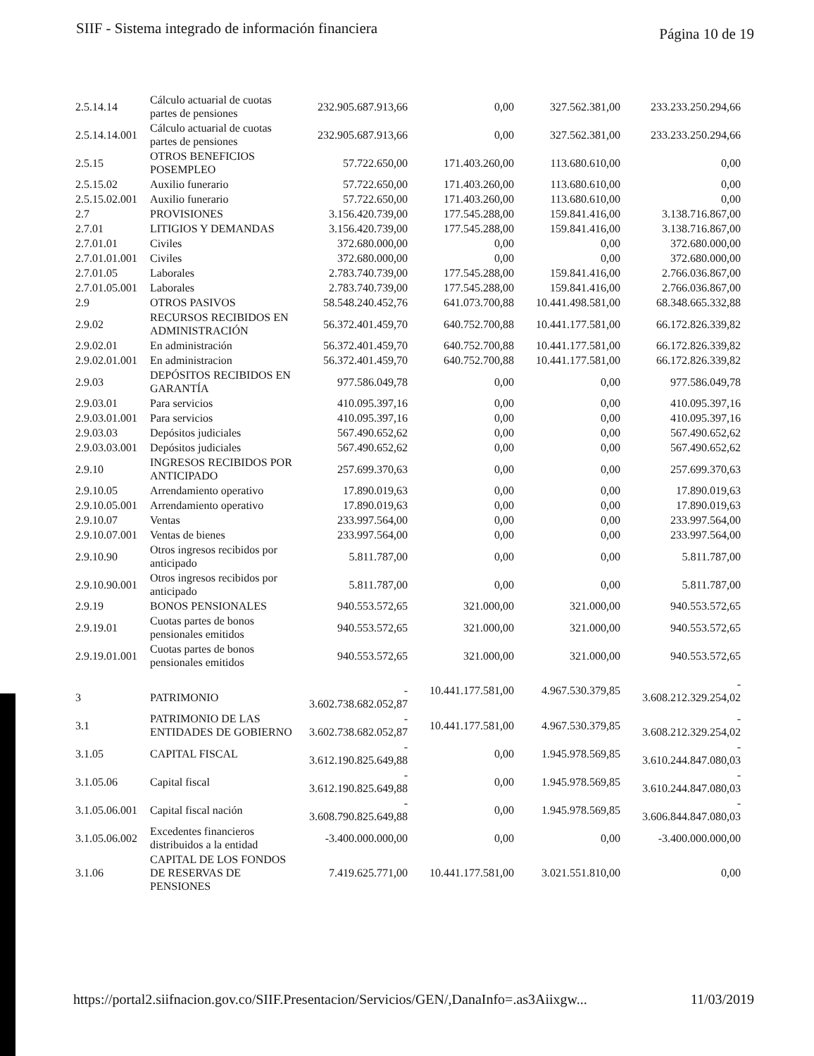SIIF - Sistema integrado de información financiera Página 10 de 19
| 2.5.14.14 | Cálculo actuarial de cuotas partes de pensiones | 232.905.687.913,66 | 0,00 | 327.562.381,00 | 233.233.250.294,66 |
| 2.5.14.14.001 | Cálculo actuarial de cuotas partes de pensiones | 232.905.687.913,66 | 0,00 | 327.562.381,00 | 233.233.250.294,66 |
| 2.5.15 | OTROS BENEFICIOS POSEMPLEO | 57.722.650,00 | 171.403.260,00 | 113.680.610,00 | 0,00 |
| 2.5.15.02 | Auxilio funerario | 57.722.650,00 | 171.403.260,00 | 113.680.610,00 | 0,00 |
| 2.5.15.02.001 | Auxilio funerario | 57.722.650,00 | 171.403.260,00 | 113.680.610,00 | 0,00 |
| 2.7 | PROVISIONES | 3.156.420.739,00 | 177.545.288,00 | 159.841.416,00 | 3.138.716.867,00 |
| 2.7.01 | LITIGIOS Y DEMANDAS | 3.156.420.739,00 | 177.545.288,00 | 159.841.416,00 | 3.138.716.867,00 |
| 2.7.01.01 | Civiles | 372.680.000,00 | 0,00 | 0,00 | 372.680.000,00 |
| 2.7.01.01.001 | Civiles | 372.680.000,00 | 0,00 | 0,00 | 372.680.000,00 |
| 2.7.01.05 | Laborales | 2.783.740.739,00 | 177.545.288,00 | 159.841.416,00 | 2.766.036.867,00 |
| 2.7.01.05.001 | Laborales | 2.783.740.739,00 | 177.545.288,00 | 159.841.416,00 | 2.766.036.867,00 |
| 2.9 | OTROS PASIVOS | 58.548.240.452,76 | 641.073.700,88 | 10.441.498.581,00 | 68.348.665.332,88 |
| 2.9.02 | RECURSOS RECIBIDOS EN ADMINISTRACIÓN | 56.372.401.459,70 | 640.752.700,88 | 10.441.177.581,00 | 66.172.826.339,82 |
| 2.9.02.01 | En administración | 56.372.401.459,70 | 640.752.700,88 | 10.441.177.581,00 | 66.172.826.339,82 |
| 2.9.02.01.001 | En administracion | 56.372.401.459,70 | 640.752.700,88 | 10.441.177.581,00 | 66.172.826.339,82 |
| 2.9.03 | DEPÓSITOS RECIBIDOS EN GARANTÍA | 977.586.049,78 | 0,00 | 0,00 | 977.586.049,78 |
| 2.9.03.01 | Para servicios | 410.095.397,16 | 0,00 | 0,00 | 410.095.397,16 |
| 2.9.03.01.001 | Para servicios | 410.095.397,16 | 0,00 | 0,00 | 410.095.397,16 |
| 2.9.03.03 | Depósitos judiciales | 567.490.652,62 | 0,00 | 0,00 | 567.490.652,62 |
| 2.9.03.03.001 | Depósitos judiciales | 567.490.652,62 | 0,00 | 0,00 | 567.490.652,62 |
| 2.9.10 | INGRESOS RECIBIDOS POR ANTICIPADO | 257.699.370,63 | 0,00 | 0,00 | 257.699.370,63 |
| 2.9.10.05 | Arrendamiento operativo | 17.890.019,63 | 0,00 | 0,00 | 17.890.019,63 |
| 2.9.10.05.001 | Arrendamiento operativo | 17.890.019,63 | 0,00 | 0,00 | 17.890.019,63 |
| 2.9.10.07 | Ventas | 233.997.564,00 | 0,00 | 0,00 | 233.997.564,00 |
| 2.9.10.07.001 | Ventas de bienes | 233.997.564,00 | 0,00 | 0,00 | 233.997.564,00 |
| 2.9.10.90 | Otros ingresos recibidos por anticipado | 5.811.787,00 | 0,00 | 0,00 | 5.811.787,00 |
| 2.9.10.90.001 | Otros ingresos recibidos por anticipado | 5.811.787,00 | 0,00 | 0,00 | 5.811.787,00 |
| 2.9.19 | BONOS PENSIONALES | 940.553.572,65 | 321.000,00 | 321.000,00 | 940.553.572,65 |
| 2.9.19.01 | Cuotas partes de bonos pensionales emitidos | 940.553.572,65 | 321.000,00 | 321.000,00 | 940.553.572,65 |
| 2.9.19.01.001 | Cuotas partes de bonos pensionales emitidos | 940.553.572,65 | 321.000,00 | 321.000,00 | 940.553.572,65 |
| 3 | PATRIMONIO | - 3.602.738.682.052,87 | 10.441.177.581,00 | 4.967.530.379,85 | - 3.608.212.329.254,02 |
| 3.1 | PATRIMONIO DE LAS ENTIDADES DE GOBIERNO | - 3.602.738.682.052,87 | 10.441.177.581,00 | 4.967.530.379,85 | - 3.608.212.329.254,02 |
| 3.1.05 | CAPITAL FISCAL | - 3.612.190.825.649,88 | 0,00 | 1.945.978.569,85 | - 3.610.244.847.080,03 |
| 3.1.05.06 | Capital fiscal | - 3.612.190.825.649,88 | 0,00 | 1.945.978.569,85 | - 3.610.244.847.080,03 |
| 3.1.05.06.001 | Capital fiscal nación | - 3.608.790.825.649,88 | 0,00 | 1.945.978.569,85 | - 3.606.844.847.080,03 |
| 3.1.05.06.002 | Excedentes financieros distribuidos a la entidad | -3.400.000.000,00 | 0,00 | 0,00 | -3.400.000.000,00 |
| 3.1.06 | CAPITAL DE LOS FONDOS DE RESERVAS DE PENSIONES | 7.419.625.771,00 | 10.441.177.581,00 | 3.021.551.810,00 | 0,00 |
https://portal2.siifnacion.gov.co/SIIF.Presentacion/Servicios/GEN/,DanaInfo=.as3Aiixgw... 11/03/2019